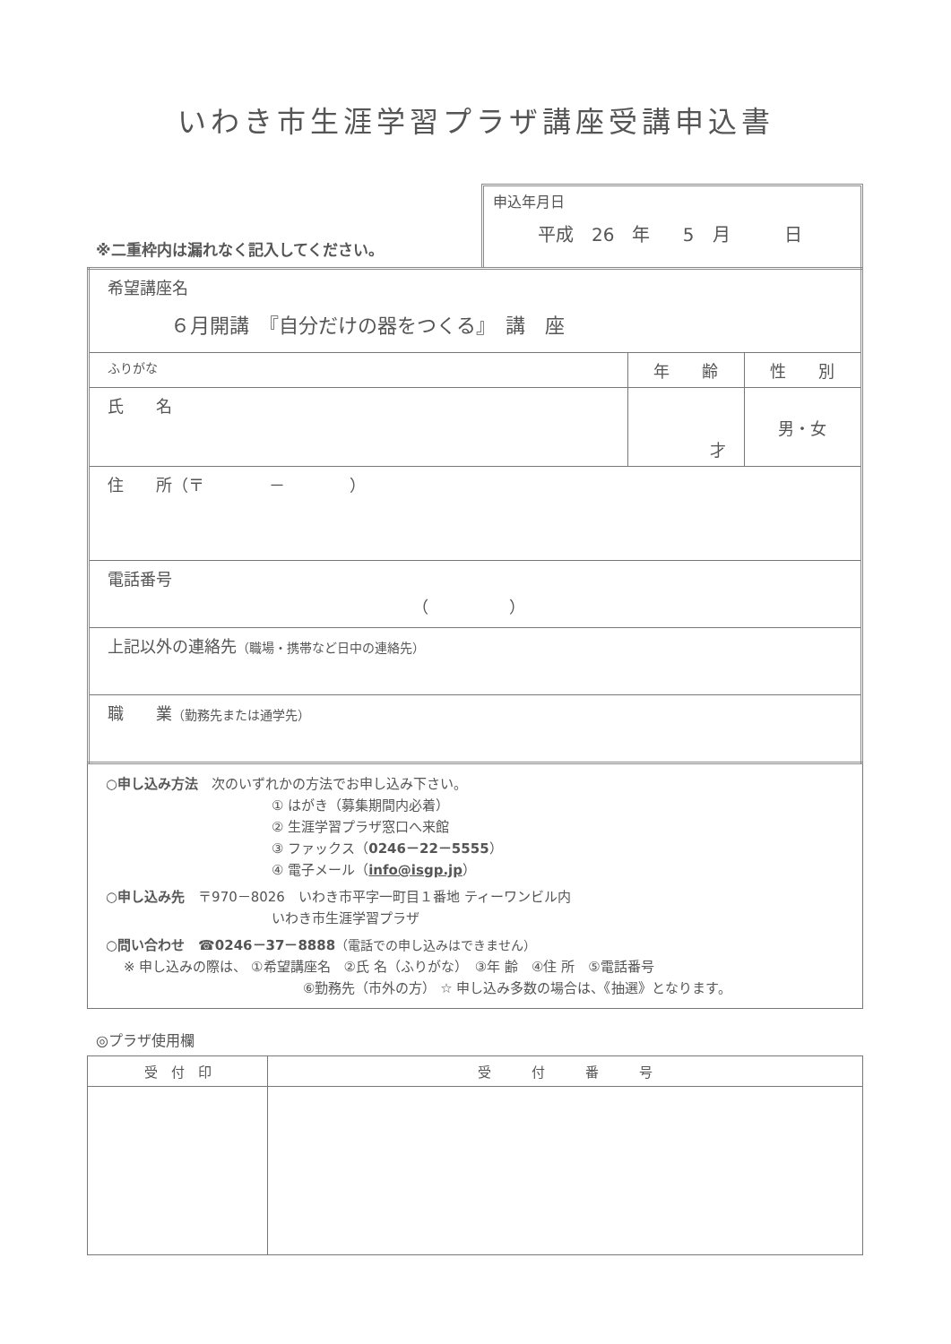いわき市生涯学習プラザ講座受講申込書
※二重枠内は漏れなく記入してください。
申込年月日
平成　26　年　 5　月　　　日
| 希望講座名 ６月開講 『自分だけの器をつくる』 講 座 | | |
| ふりがな | 年 齢 | 性 別 |
| 氏 名 | 才 | 男・女 |
| 住 所（〒 － ） | | |
| 電話番号 （ ） | | |
| 上記以外の連絡先 （職場・携帯など日中の連絡先） | | |
| 職 業 （勤務先または通学先） | | |
○申し込み方法　次のいずれかの方法でお申し込み下さい。
① はがき（募集期間内必着）
② 生涯学習プラザ窓口へ来館
③ ファックス（0246－22－5555）
④ 電子メール（info@isgp.jp）
○申し込み先　〒970－8026　いわき市平字一町目１番地 ティーワンビル内
いわき市生涯学習プラザ
○問い合わせ　☎0246－37－8888（電話での申し込みはできません）
※ 申し込みの際は、 ①希望講座名　②氏 名（ふりがな）　③年 齢　④住 所　⑤電話番号
⑥勤務先（市外の方） ☆ 申し込み多数の場合は、《抽選》となります。
◎プラザ使用欄
| 受 付 印 | 受 付 番 号 |